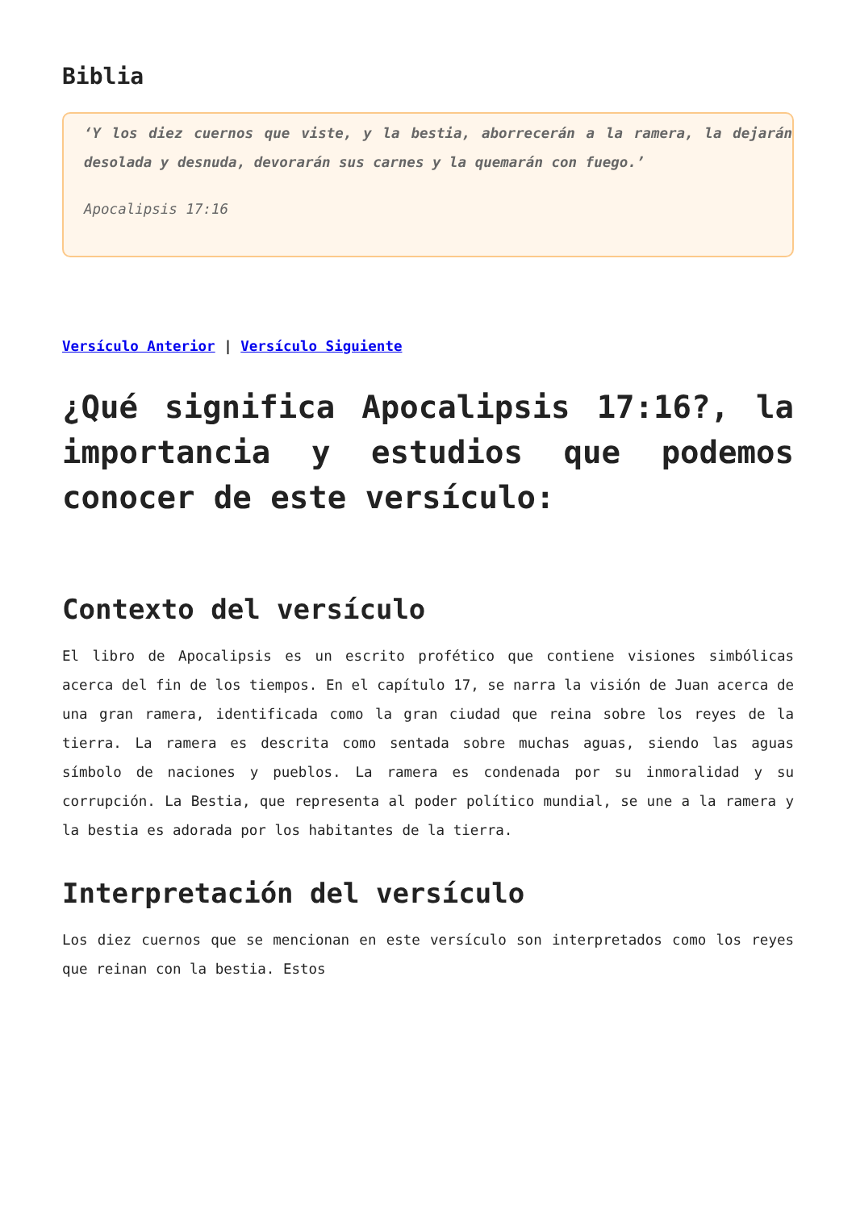Biblia
‘Y los diez cuernos que viste, y la bestia, aborrecerán a la ramera, la dejarán desolada y desnuda, devorarán sus carnes y la quemarán con fuego.’
Apocalipsis 17:16
Versículo Anterior | Versículo Siguiente
¿Qué significa Apocalipsis 17:16?, la importancia y estudios que podemos conocer de este versículo:
Contexto del versículo
El libro de Apocalipsis es un escrito profético que contiene visiones simbólicas acerca del fin de los tiempos. En el capítulo 17, se narra la visión de Juan acerca de una gran ramera, identificada como la gran ciudad que reina sobre los reyes de la tierra. La ramera es descrita como sentada sobre muchas aguas, siendo las aguas símbolo de naciones y pueblos. La ramera es condenada por su inmoralidad y su corrupción. La Bestia, que representa al poder político mundial, se une a la ramera y la bestia es adorada por los habitantes de la tierra.
Interpretación del versículo
Los diez cuernos que se mencionan en este versículo son interpretados como los reyes que reinan con la bestia. Estos